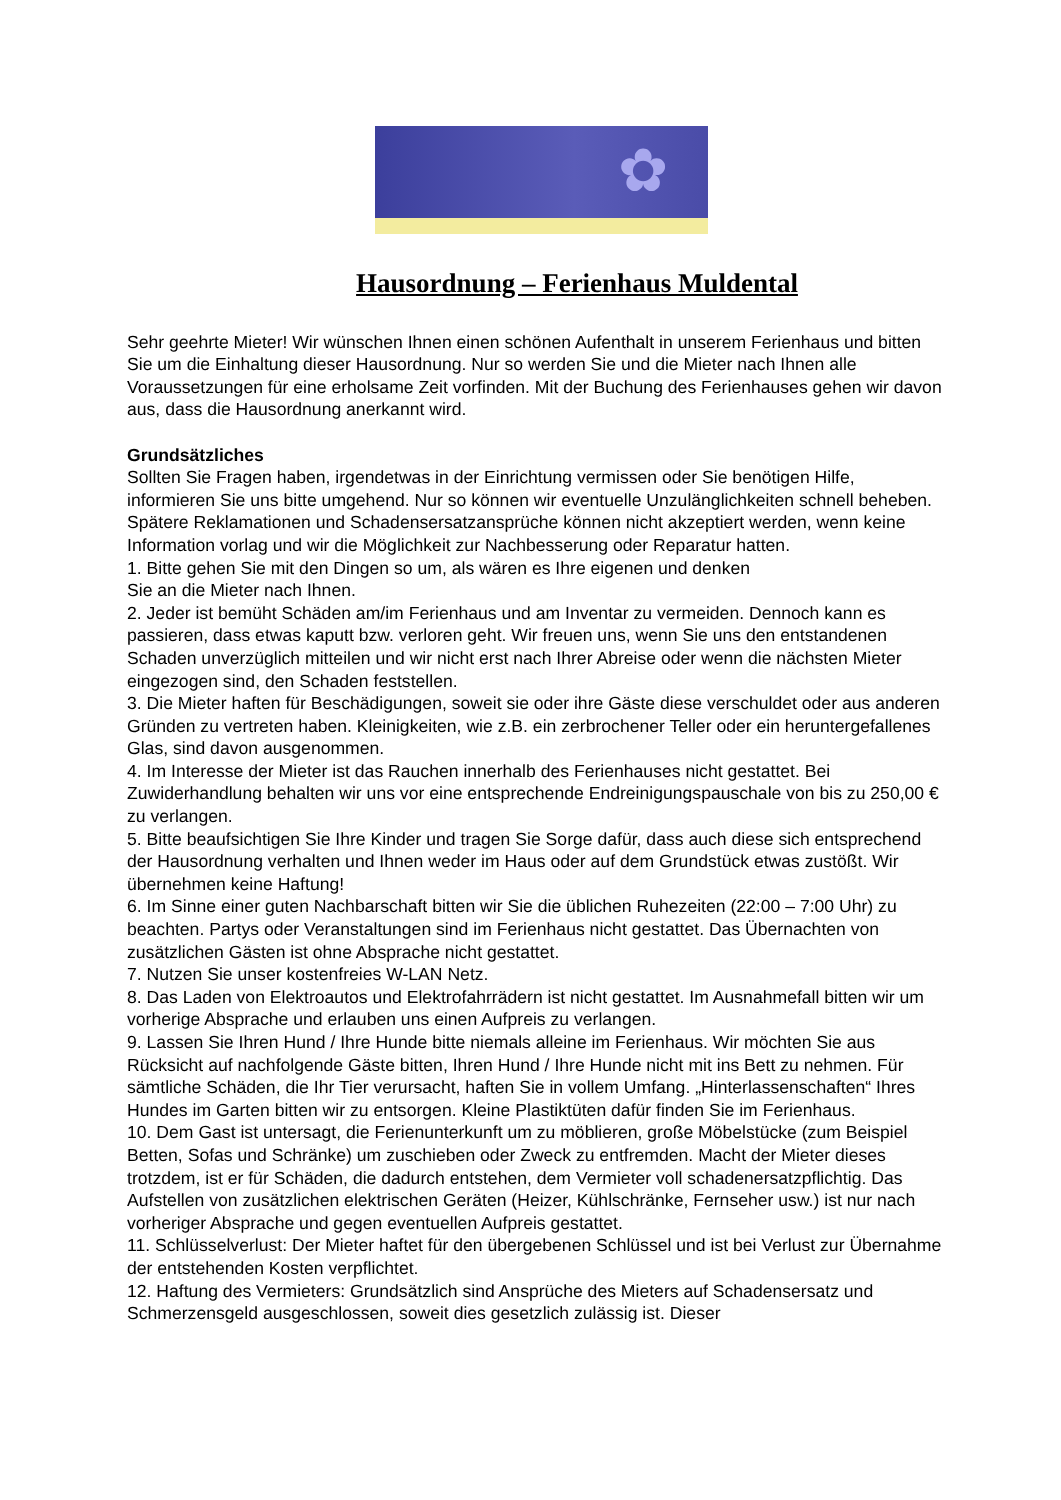✿
Hausordnung – Ferienhaus Muldental
Sehr geehrte Mieter! Wir wünschen Ihnen einen schönen Aufenthalt in unserem Ferienhaus und bitten Sie um die Einhaltung dieser Hausordnung. Nur so werden Sie und die Mieter nach Ihnen alle Voraussetzungen für eine erholsame Zeit vorfinden. Mit der Buchung des Ferienhauses gehen wir davon aus, dass die Hausordnung anerkannt wird.
Grundsätzliches
Sollten Sie Fragen haben, irgendetwas in der Einrichtung vermissen oder Sie benötigen Hilfe, informieren Sie uns bitte umgehend. Nur so können wir eventuelle Unzulänglichkeiten schnell beheben. Spätere Reklamationen und Schadensersatzansprüche können nicht akzeptiert werden, wenn keine Information vorlag und wir die Möglichkeit zur Nachbesserung oder Reparatur hatten.
1. Bitte gehen Sie mit den Dingen so um, als wären es Ihre eigenen und denken
Sie an die Mieter nach Ihnen.
2. Jeder ist bemüht Schäden am/im Ferienhaus und am Inventar zu vermeiden. Dennoch kann es passieren, dass etwas kaputt bzw. verloren geht. Wir freuen uns, wenn Sie uns den entstandenen Schaden unverzüglich mitteilen und wir nicht erst nach Ihrer Abreise oder wenn die nächsten Mieter eingezogen sind, den Schaden feststellen.
3. Die Mieter haften für Beschädigungen, soweit sie oder ihre Gäste diese verschuldet oder aus anderen Gründen zu vertreten haben. Kleinigkeiten, wie z.B. ein zerbrochener Teller oder ein heruntergefallenes Glas, sind davon ausgenommen.
4. Im Interesse der Mieter ist das Rauchen innerhalb des Ferienhauses nicht gestattet. Bei Zuwiderhandlung behalten wir uns vor eine entsprechende Endreinigungspauschale von bis zu 250,00 € zu verlangen.
5. Bitte beaufsichtigen Sie Ihre Kinder und tragen Sie Sorge dafür, dass auch diese sich entsprechend der Hausordnung verhalten und Ihnen weder im Haus oder auf dem Grundstück etwas zustößt. Wir übernehmen keine Haftung!
6. Im Sinne einer guten Nachbarschaft bitten wir Sie die üblichen Ruhezeiten (22:00 – 7:00 Uhr) zu beachten. Partys oder Veranstaltungen sind im Ferienhaus nicht gestattet. Das Übernachten von zusätzlichen Gästen ist ohne Absprache nicht gestattet.
7. Nutzen Sie unser kostenfreies W-LAN Netz.
8. Das Laden von Elektroautos und Elektrofahrrädern ist nicht gestattet. Im Ausnahmefall bitten wir um vorherige Absprache und erlauben uns einen Aufpreis zu verlangen.
9. Lassen Sie Ihren Hund / Ihre Hunde bitte niemals alleine im Ferienhaus. Wir möchten Sie aus Rücksicht auf nachfolgende Gäste bitten, Ihren Hund / Ihre Hunde nicht mit ins Bett zu nehmen. Für sämtliche Schäden, die Ihr Tier verursacht, haften Sie in vollem Umfang. „Hinterlassenschaften“ Ihres Hundes im Garten bitten wir zu entsorgen. Kleine Plastiktüten dafür finden Sie im Ferienhaus.
10. Dem Gast ist untersagt, die Ferienunterkunft um zu möblieren, große Möbelstücke (zum Beispiel Betten, Sofas und Schränke) um zuschieben oder Zweck zu entfremden. Macht der Mieter dieses trotzdem, ist er für Schäden, die dadurch entstehen, dem Vermieter voll schadenersatzpflichtig. Das Aufstellen von zusätzlichen elektrischen Geräten (Heizer, Kühlschränke, Fernseher usw.) ist nur nach vorheriger Absprache und gegen eventuellen Aufpreis gestattet.
11. Schlüsselverlust: Der Mieter haftet für den übergebenen Schlüssel und ist bei Verlust zur Übernahme der entstehenden Kosten verpflichtet.
12. Haftung des Vermieters: Grundsätzlich sind Ansprüche des Mieters auf Schadensersatz und Schmerzensgeld ausgeschlossen, soweit dies gesetzlich zulässig ist. Dieser